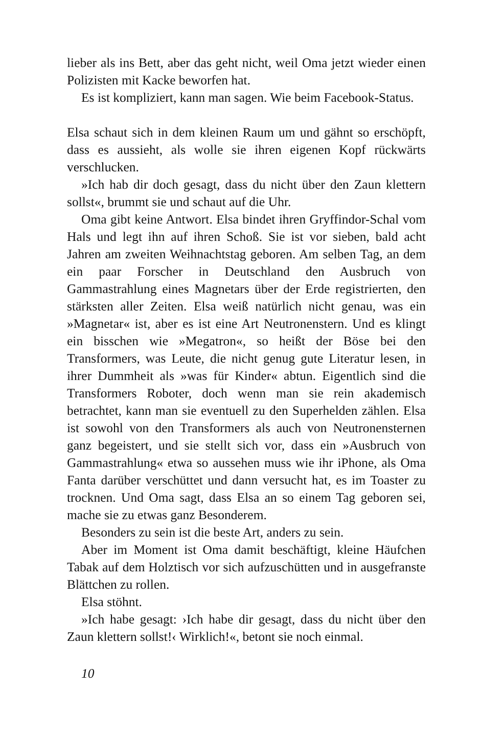lieber als ins Bett, aber das geht nicht, weil Oma jetzt wieder einen Polizisten mit Kacke beworfen hat.
Es ist kompliziert, kann man sagen. Wie beim Facebook-Status.
Elsa schaut sich in dem kleinen Raum um und gähnt so erschöpft, dass es aussieht, als wolle sie ihren eigenen Kopf rückwärts verschlucken.
»Ich hab dir doch gesagt, dass du nicht über den Zaun klettern sollst«, brummt sie und schaut auf die Uhr.
Oma gibt keine Antwort. Elsa bindet ihren Gryffindor-Schal vom Hals und legt ihn auf ihren Schoß. Sie ist vor sieben, bald acht Jahren am zweiten Weihnachtstag geboren. Am selben Tag, an dem ein paar Forscher in Deutschland den Ausbruch von Gammastrahlung eines Magnetars über der Erde registrierten, den stärksten aller Zeiten. Elsa weiß natürlich nicht genau, was ein »Magnetar« ist, aber es ist eine Art Neutronenstern. Und es klingt ein bisschen wie »Megatron«, so heißt der Böse bei den Transformers, was Leute, die nicht genug gute Literatur lesen, in ihrer Dummheit als »was für Kinder« abtun. Eigentlich sind die Transformers Roboter, doch wenn man sie rein akademisch betrachtet, kann man sie eventuell zu den Superhelden zählen. Elsa ist sowohl von den Transformers als auch von Neutronensternen ganz begeistert, und sie stellt sich vor, dass ein »Ausbruch von Gammastrahlung« etwa so aussehen muss wie ihr iPhone, als Oma Fanta darüber verschüttet und dann versucht hat, es im Toaster zu trocknen. Und Oma sagt, dass Elsa an so einem Tag geboren sei, mache sie zu etwas ganz Besonderem.
Besonders zu sein ist die beste Art, anders zu sein.
Aber im Moment ist Oma damit beschäftigt, kleine Häufchen Tabak auf dem Holztisch vor sich aufzuschütten und in ausgefranste Blättchen zu rollen.
Elsa stöhnt.
»Ich habe gesagt: ›Ich habe dir gesagt, dass du nicht über den Zaun klettern sollst!‹ Wirklich!«, betont sie noch einmal.
10